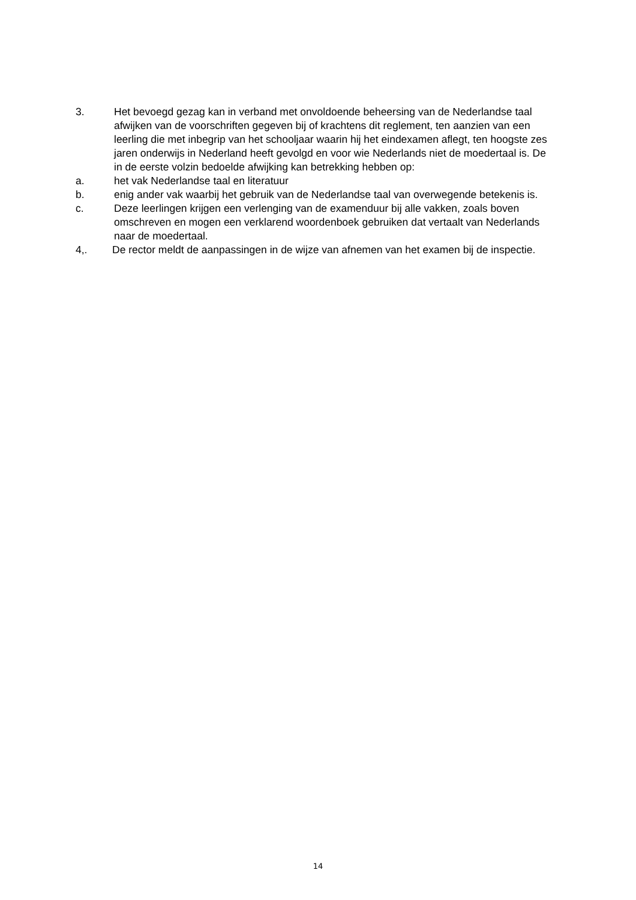3. Het bevoegd gezag kan in verband met onvoldoende beheersing van de Nederlandse taal afwijken van de voorschriften gegeven bij of krachtens dit reglement, ten aanzien van een leerling die met inbegrip van het schooljaar waarin hij het eindexamen aflegt, ten hoogste zes jaren onderwijs in Nederland heeft gevolgd en voor wie Nederlands niet de moedertaal is. De in de eerste volzin bedoelde afwijking kan betrekking hebben op:
a. het vak Nederlandse taal en literatuur
b. enig ander vak waarbij het gebruik van de Nederlandse taal van overwegende betekenis is.
c. Deze leerlingen krijgen een verlenging van de examenduur bij alle vakken, zoals boven omschreven en mogen een verklarend woordenboek gebruiken dat vertaalt van Nederlands naar de moedertaal.
4,. De rector meldt de aanpassingen in de wijze van afnemen van het examen bij de inspectie.
14